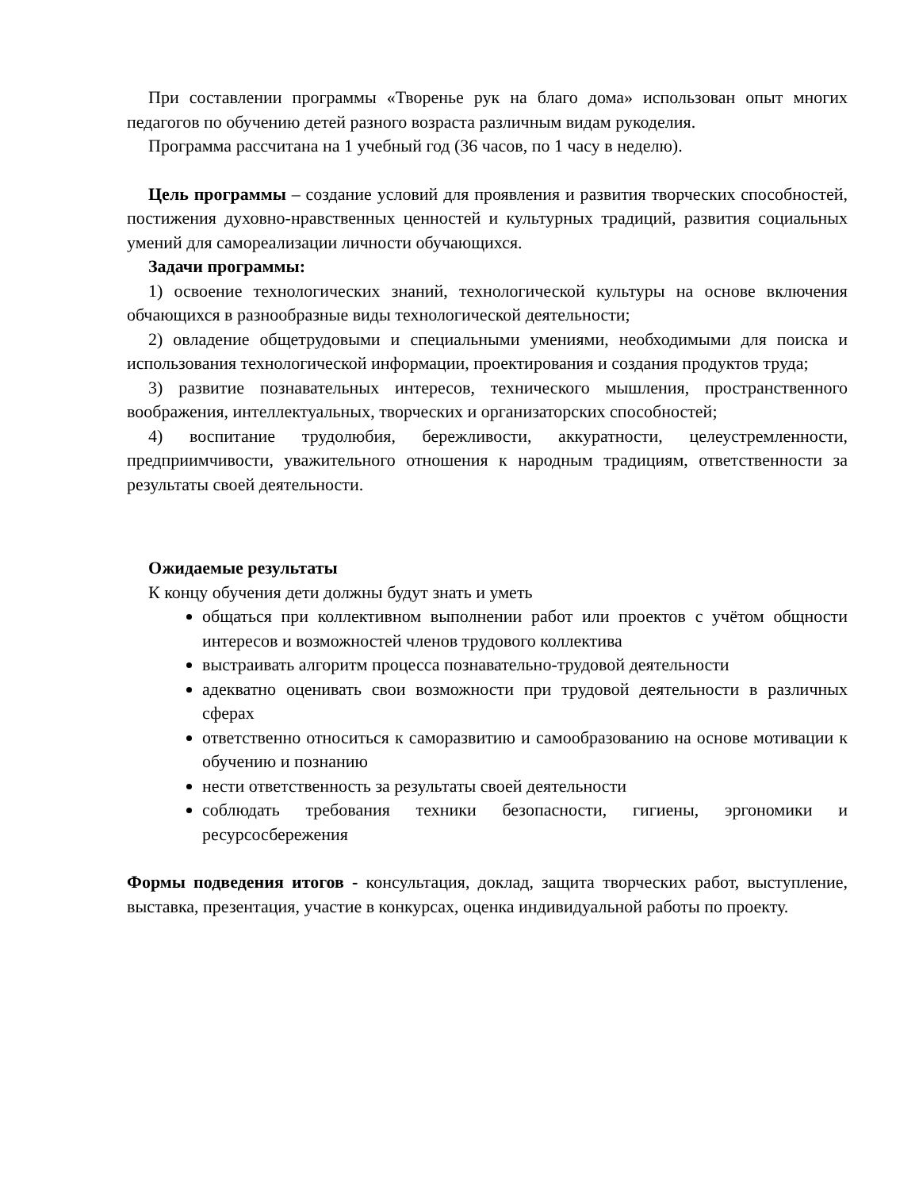При составлении программы «Творенье рук на благо дома» использован опыт многих педагогов по обучению детей разного возраста различным видам рукоделия.
Программа рассчитана на 1 учебный год (36 часов, по 1 часу в неделю).
Цель программы – создание условий для проявления и развития творческих способностей, постижения духовно-нравственных ценностей и культурных традиций, развития социальных умений для самореализации личности обучающихся.
Задачи программы:
1) освоение технологических знаний, технологической культуры на основе включения обчающихся в разнообразные виды технологической деятельности;
2) овладение общетрудовыми и специальными умениями, необходимыми для поиска и использования технологической информации, проектирования и создания продуктов труда;
3) развитие познавательных интересов, технического мышления, пространственного воображения, интеллектуальных, творческих и организаторских способностей;
4) воспитание трудолюбия, бережливости, аккуратности, целеустремленности, предприимчивости, уважительного отношения к народным традициям, ответственности за результаты своей деятельности.
Ожидаемые результаты
К концу обучения дети должны будут знать и уметь
общаться при коллективном выполнении работ или проектов с учётом общности интересов и возможностей членов трудового коллектива
выстраивать алгоритм процесса познавательно-трудовой деятельности
адекватно оценивать свои возможности при трудовой деятельности в различных сферах
ответственно относиться к саморазвитию и самообразованию на основе мотивации к обучению и познанию
нести ответственность за результаты своей деятельности
соблюдать требования техники безопасности, гигиены, эргономики и ресурсосбережения
Формы подведения итогов - консультация, доклад, защита творческих работ, выступление, выставка, презентация, участие в конкурсах, оценка индивидуальной работы по проекту.